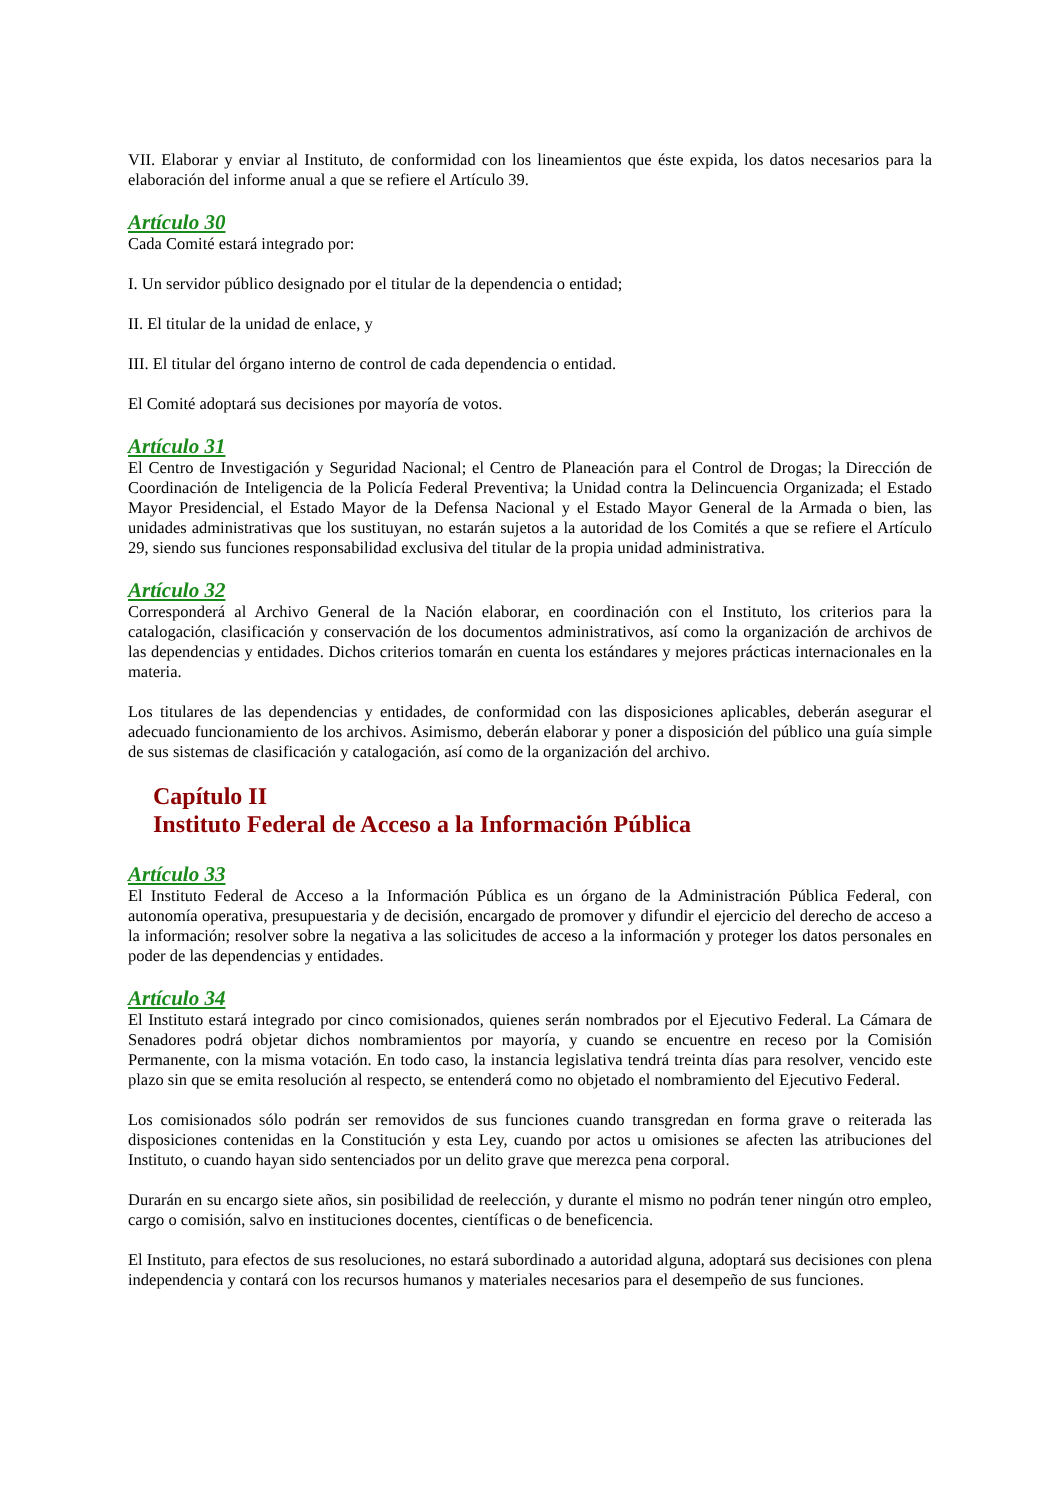VII. Elaborar y enviar al Instituto, de conformidad con los lineamientos que éste expida, los datos necesarios para la elaboración del informe anual a que se refiere el Artículo 39.
Artículo 30
Cada Comité estará integrado por:
I. Un servidor público designado por el titular de la dependencia o entidad;
II. El titular de la unidad de enlace, y
III. El titular del órgano interno de control de cada dependencia o entidad.
El Comité adoptará sus decisiones por mayoría de votos.
Artículo 31
El Centro de Investigación y Seguridad Nacional; el Centro de Planeación para el Control de Drogas; la Dirección de Coordinación de Inteligencia de la Policía Federal Preventiva; la Unidad contra la Delincuencia Organizada; el Estado Mayor Presidencial, el Estado Mayor de la Defensa Nacional y el Estado Mayor General de la Armada o bien, las unidades administrativas que los sustituyan, no estarán sujetos a la autoridad de los Comités a que se refiere el Artículo 29, siendo sus funciones responsabilidad exclusiva del titular de la propia unidad administrativa.
Artículo 32
Corresponderá al Archivo General de la Nación elaborar, en coordinación con el Instituto, los criterios para la catalogación, clasificación y conservación de los documentos administrativos, así como la organización de archivos de las dependencias y entidades. Dichos criterios tomarán en cuenta los estándares y mejores prácticas internacionales en la materia.
Los titulares de las dependencias y entidades, de conformidad con las disposiciones aplicables, deberán asegurar el adecuado funcionamiento de los archivos. Asimismo, deberán elaborar y poner a disposición del público una guía simple de sus sistemas de clasificación y catalogación, así como de la organización del archivo.
Capítulo II
Instituto Federal de Acceso a la Información Pública
Artículo 33
El Instituto Federal de Acceso a la Información Pública es un órgano de la Administración Pública Federal, con autonomía operativa, presupuestaria y de decisión, encargado de promover y difundir el ejercicio del derecho de acceso a la información; resolver sobre la negativa a las solicitudes de acceso a la información y proteger los datos personales en poder de las dependencias y entidades.
Artículo 34
El Instituto estará integrado por cinco comisionados, quienes serán nombrados por el Ejecutivo Federal. La Cámara de Senadores podrá objetar dichos nombramientos por mayoría, y cuando se encuentre en receso por la Comisión Permanente, con la misma votación. En todo caso, la instancia legislativa tendrá treinta días para resolver, vencido este plazo sin que se emita resolución al respecto, se entenderá como no objetado el nombramiento del Ejecutivo Federal.
Los comisionados sólo podrán ser removidos de sus funciones cuando transgredan en forma grave o reiterada las disposiciones contenidas en la Constitución y esta Ley, cuando por actos u omisiones se afecten las atribuciones del Instituto, o cuando hayan sido sentenciados por un delito grave que merezca pena corporal.
Durarán en su encargo siete años, sin posibilidad de reelección, y durante el mismo no podrán tener ningún otro empleo, cargo o comisión, salvo en instituciones docentes, científicas o de beneficencia.
El Instituto, para efectos de sus resoluciones, no estará subordinado a autoridad alguna, adoptará sus decisiones con plena independencia y contará con los recursos humanos y materiales necesarios para el desempeño de sus funciones.